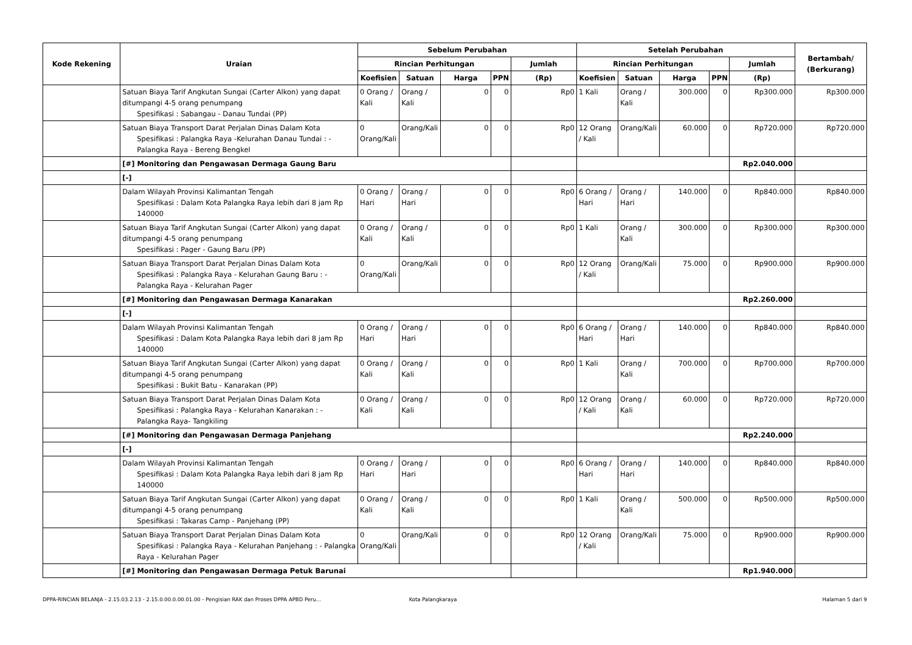| Kode Rekening | Uraian | Sebelum Perubahan | | | | | Setelah Perubahan | | | | | Bertambah/ (Berkurang) |
| --- | --- | --- | --- | --- | --- | --- | --- | --- | --- | --- | --- | --- |
| | | Rincian Perhitungan | | | | Jumlah | Rincian Perhitungan | | | | Jumlah | |
| | | Koefisien | Satuan | Harga | PPN | (Rp) | Koefisien | Satuan | Harga | PPN | (Rp) | |
| | Satuan Biaya Tarif Angkutan Sungai (Carter Alkon) yang dapat ditumpangi 4-5 orang penumpang Spesifikasi : Sabangau - Danau Tundai (PP) | 0 Orang / Kali | Orang / Kali | 0 | 0 | Rp0 | 1 Kali | Orang / Kali | 300.000 | 0 | Rp300.000 | Rp300.000 |
| | Satuan Biaya Transport Darat Perjalan Dinas Dalam Kota Spesifikasi : Palangka Raya -Kelurahan Danau Tundai : - Palangka Raya - Bereng Bengkel | 0 Orang/Kali | Orang/Kali | 0 | 0 | Rp0 | 12 Orang / Kali | Orang/Kali | 60.000 | 0 | Rp720.000 | Rp720.000 |
| | [#] Monitoring dan Pengawasan Dermaga Gaung Baru | | | | | | | | | | Rp2.040.000 | |
| | [-] | | | | | | | | | | | |
| | Dalam Wilayah Provinsi Kalimantan Tengah Spesifikasi : Dalam Kota Palangka Raya lebih dari 8 jam Rp 140000 | 0 Orang / Hari | Orang / Hari | 0 | 0 | Rp0 | 6 Orang / Hari | Orang / Hari | 140.000 | 0 | Rp840.000 | Rp840.000 |
| | Satuan Biaya Tarif Angkutan Sungai (Carter Alkon) yang dapat ditumpangi 4-5 orang penumpang Spesifikasi : Pager - Gaung Baru (PP) | 0 Orang / Kali | Orang / Kali | 0 | 0 | Rp0 | 1 Kali | Orang / Kali | 300.000 | 0 | Rp300.000 | Rp300.000 |
| | Satuan Biaya Transport Darat Perjalan Dinas Dalam Kota Spesifikasi : Palangka Raya - Kelurahan Gaung Baru : - Palangka Raya - Kelurahan Pager | 0 Orang/Kali | Orang/Kali | 0 | 0 | Rp0 | 12 Orang / Kali | Orang/Kali | 75.000 | 0 | Rp900.000 | Rp900.000 |
| | [#] Monitoring dan Pengawasan Dermaga Kanarakan | | | | | | | | | | Rp2.260.000 | |
| | [-] | | | | | | | | | | | |
| | Dalam Wilayah Provinsi Kalimantan Tengah Spesifikasi : Dalam Kota Palangka Raya lebih dari 8 jam Rp 140000 | 0 Orang / Hari | Orang / Hari | 0 | 0 | Rp0 | 6 Orang / Hari | Orang / Hari | 140.000 | 0 | Rp840.000 | Rp840.000 |
| | Satuan Biaya Tarif Angkutan Sungai (Carter Alkon) yang dapat ditumpangi 4-5 orang penumpang Spesifikasi : Bukit Batu - Kanarakan (PP) | 0 Orang / Kali | Orang / Kali | 0 | 0 | Rp0 | 1 Kali | Orang / Kali | 700.000 | 0 | Rp700.000 | Rp700.000 |
| | Satuan Biaya Transport Darat Perjalan Dinas Dalam Kota Spesifikasi : Palangka Raya - Kelurahan Kanarakan : - Palangka Raya- Tangkiling | 0 Orang / Kali | Orang / Kali | 0 | 0 | Rp0 | 12 Orang / Kali | Orang / Kali | 60.000 | 0 | Rp720.000 | Rp720.000 |
| | [#] Monitoring dan Pengawasan Dermaga Panjehang | | | | | | | | | | Rp2.240.000 | |
| | [-] | | | | | | | | | | | |
| | Dalam Wilayah Provinsi Kalimantan Tengah Spesifikasi : Dalam Kota Palangka Raya lebih dari 8 jam Rp 140000 | 0 Orang / Hari | Orang / Hari | 0 | 0 | Rp0 | 6 Orang / Hari | Orang / Hari | 140.000 | 0 | Rp840.000 | Rp840.000 |
| | Satuan Biaya Tarif Angkutan Sungai (Carter Alkon) yang dapat ditumpangi 4-5 orang penumpang Spesifikasi : Takaras Camp - Panjehang (PP) | 0 Orang / Kali | Orang / Kali | 0 | 0 | Rp0 | 1 Kali | Orang / Kali | 500.000 | 0 | Rp500.000 | Rp500.000 |
| | Satuan Biaya Transport Darat Perjalan Dinas Dalam Kota Spesifikasi : Palangka Raya - Kelurahan Panjehang : - Palangka Raya - Kelurahan Pager | 0 Orang/Kali | Orang/Kali | 0 | 0 | Rp0 | 12 Orang / Kali | Orang/Kali | 75.000 | 0 | Rp900.000 | Rp900.000 |
| | [#] Monitoring dan Pengawasan Dermaga Petuk Barunai | | | | | | | | | | Rp1.940.000 | |
DPPA-RINCIAN BELANJA - 2.15.03.2.13 - 2.15.0.00.0.00.01.00 - Pengisian RAK dan Proses DPPA APBD Peru...
Kota Palangkaraya Halaman 5 dari 9